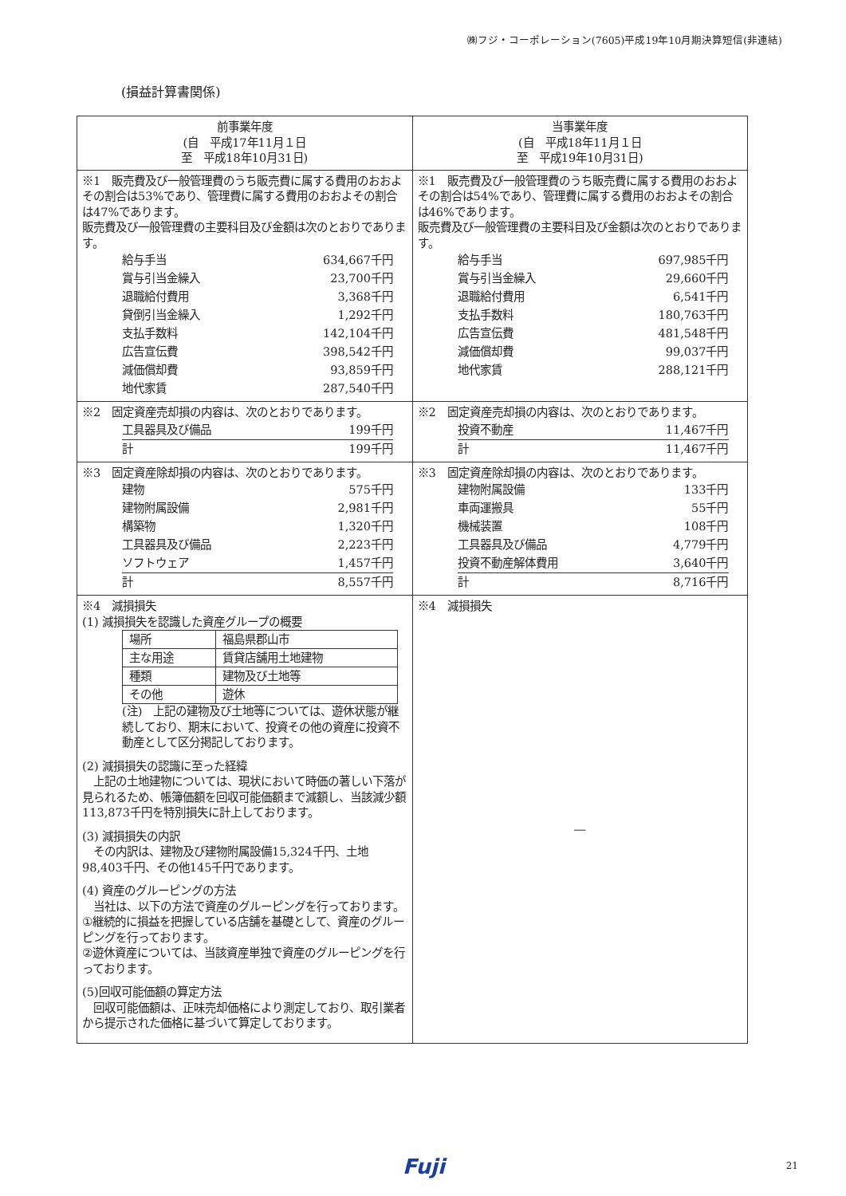㈱フジ・コーポレーション(7605)平成19年10月期決算短信(非連結)
(損益計算書関係)
| 前事業年度 (自 平成17年11月１日 至 平成18年10月31日) | 当事業年度 (自 平成18年11月１日 至 平成19年10月31日) |
| ※1 販売費及び一般管理費のうち販売費に属する費用のおおよその割合は53%であり、管理費に属する費用のおおよその割合は47%であります。 販売費及び一般管理費の主要科目及び金額は次のとおりであります。 給与手当 634,667千円 賞与引当金繰入 23,700千円 退職給付費用 3,368千円 貸倒引当金繰入 1,292千円 支払手数料 142,104千円 広告宣伝費 398,542千円 減価償却費 93,859千円 地代家賃 287,540千円 | ※1 販売費及び一般管理費のうち販売費に属する費用のおおよその割合は54%であり、管理費に属する費用のおおよその割合は46%であります。 販売費及び一般管理費の主要科目及び金額は次のとおりであります。 給与手当 697,985千円 賞与引当金繰入 29,660千円 退職給付費用 6,541千円 支払手数料 180,763千円 広告宣伝費 481,548千円 減価償却費 99,037千円 地代家賃 288,121千円 |
| ※2 固定資産売却損の内容は、次のとおりであります。 工具器具及び備品 199千円 計 199千円 | ※2 固定資産売却損の内容は、次のとおりであります。 投資不動産 11,467千円 計 11,467千円 |
| ※3 固定資産除却損の内容は、次のとおりであります。 建物 575千円 建物附属設備 2,981千円 構築物 1,320千円 工具器具及び備品 2,223千円 ソフトウェア 1,457千円 計 8,557千円 | ※3 固定資産除却損の内容は、次のとおりであります。 建物附属設備 133千円 車両運搬具 55千円 機械装置 108千円 工具器具及び備品 4,779千円 投資不動産解体費用 3,640千円 計 8,716千円 |
| ※4 減損損失 (1) 減損損失を認識した資産グループの概要 / 場所 / 福島県郡山市 / / 主な用途 / 賃貸店舗用土地建物 / / 種類 / 建物及び土地等 / / その他 / 遊休 / (注) 上記の建物及び土地等については、遊休状態が継続しており、期末において、投資その他の資産に投資不動産として区分掲記しております。 (2) 減損損失の認識に至った経緯 上記の土地建物については、現状において時価の著しい下落が見られるため、帳簿価額を回収可能価額まで減額し、当該減少額113,873千円を特別損失に計上しております。 (3) 減損損失の内訳 その内訳は、建物及び建物附属設備15,324千円、土地98,403千円、その他145千円であります。 (4) 資産のグルーピングの方法 当社は、以下の方法で資産のグルーピングを行っております。 ①継続的に損益を把握している店舗を基礎として、資産のグルーピングを行っております。 ②遊休資産については、当該資産単独で資産のグルーピングを行っております。 (5)回収可能価額の算定方法 回収可能価額は、正味売却価格により測定しており、取引業者から提示された価格に基づいて算定しております。 | ※4 減損損失 ― |
Fuji 21